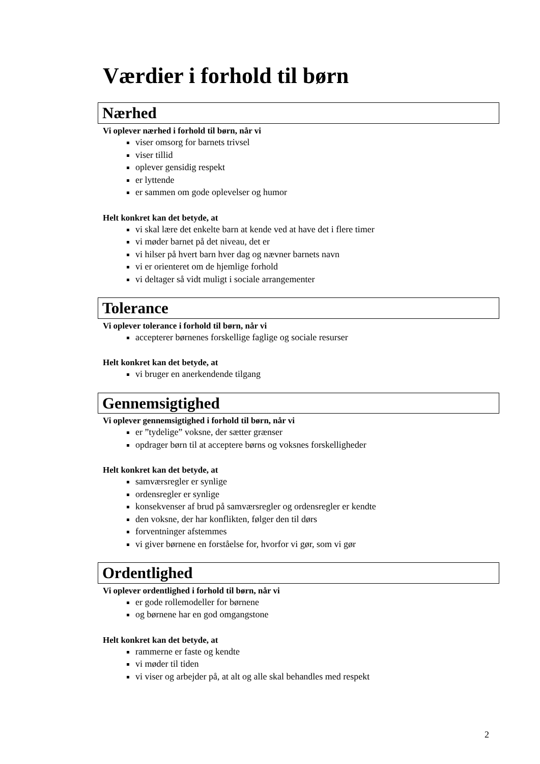Værdier i forhold til børn
Nærhed
Vi oplever nærhed i forhold til børn, når vi
viser omsorg for barnets trivsel
viser tillid
oplever gensidig respekt
er lyttende
er sammen om gode oplevelser og humor
Helt konkret kan det betyde, at
vi skal lære det enkelte barn at kende ved at have det i flere timer
vi møder barnet på det niveau, det er
vi hilser på hvert barn hver dag og nævner barnets navn
vi er orienteret om de hjemlige forhold
vi deltager så vidt muligt i sociale arrangementer
Tolerance
Vi oplever tolerance i forhold til børn, når vi
accepterer børnenes forskellige faglige og sociale resurser
Helt konkret kan det betyde, at
vi bruger en anerkendende tilgang
Gennemsigtighed
Vi oplever gennemsigtighed i forhold til børn, når vi
er ”tydelige” voksne, der sætter grænser
opdrager børn til at acceptere børns og voksnes forskelligheder
Helt konkret kan det betyde, at
samværsregler er synlige
ordensregler er synlige
konsekvenser af brud på samværsregler og ordensregler er kendte
den voksne, der har konflikten, følger den til dørs
forventninger afstemmes
vi giver børnene en forståelse for, hvorfor vi gør, som vi gør
Ordentlighed
Vi oplever ordentlighed i forhold til børn, når vi
er gode rollemodeller for børnene
og børnene har en god omgangstone
Helt konkret kan det betyde, at
rammerne er faste og kendte
vi møder til tiden
vi viser og arbejder på, at alt og alle skal behandles med respekt
2